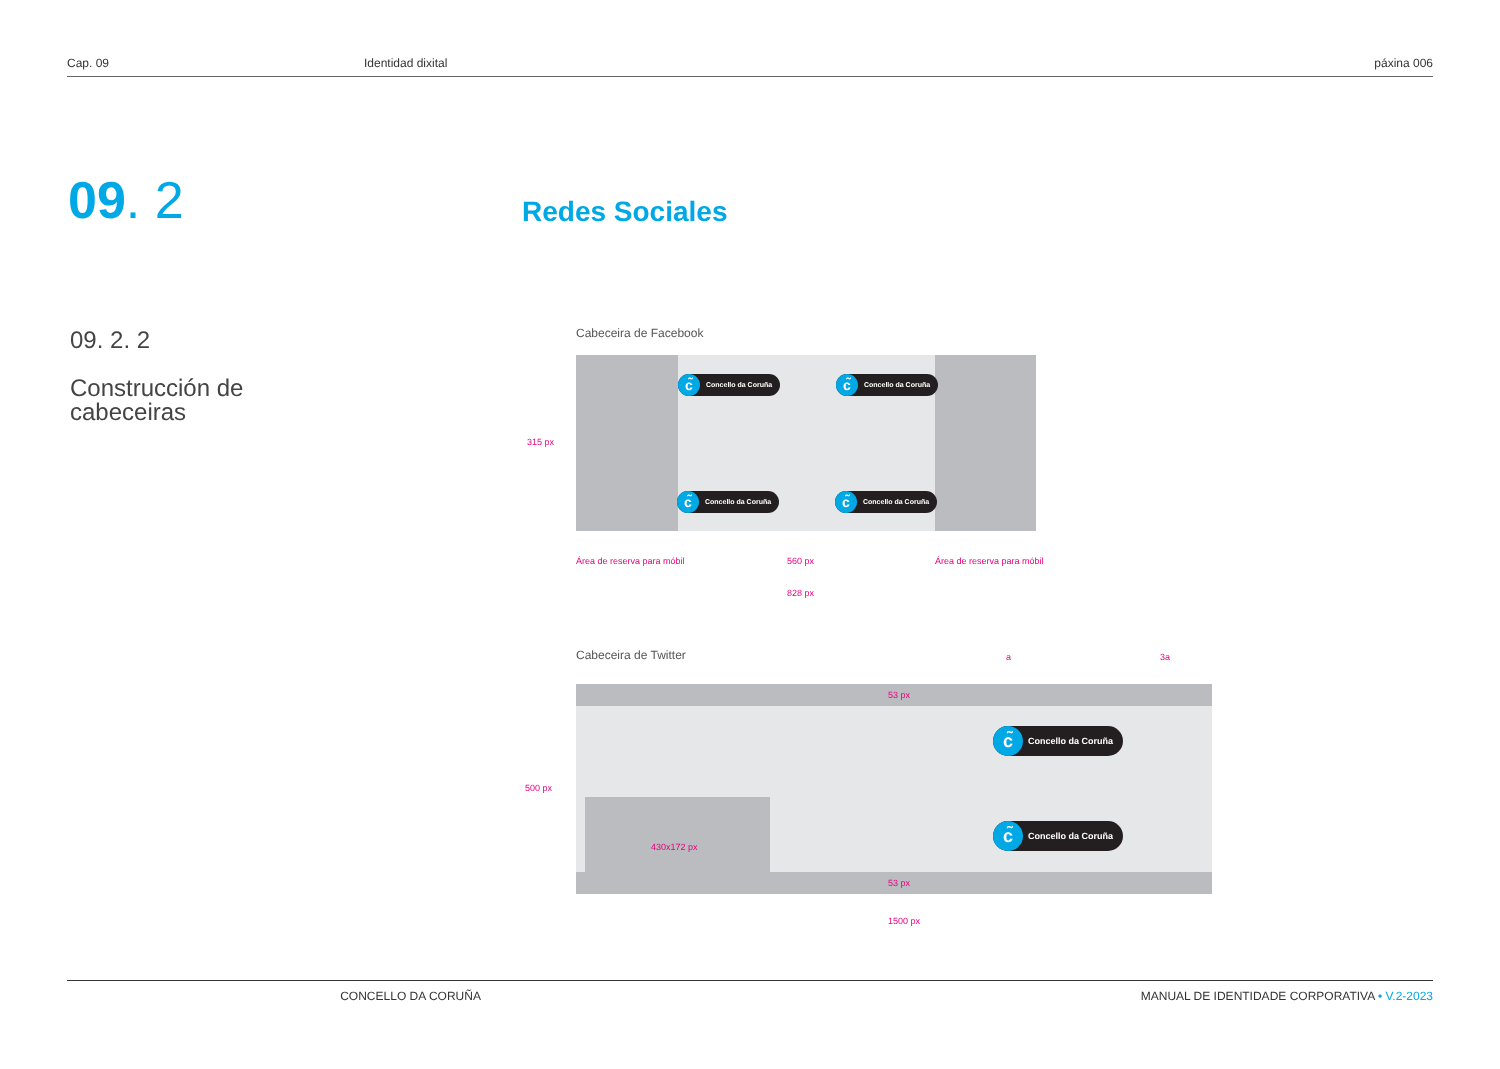Cap. 09 Identidad dixital páxina 006
09. 2 Redes Sociales
09. 2. 2
Construcción de
cabeceiras
Cabeceira de Facebook
c̃ Concello da Coruña c̃ Concello da Coruña
c̃ Concello da Coruña c̃ Concello da Coruña
315 px
Área de reserva para móbil 560 px Área de reserva para móbil
828 px
Cabeceira de Twitter a 3a
53 px
c̃ Concello da Coruña
c̃ Concello da Coruña
500 px
430x172 px
53 px
1500 px
CONCELLO DA CORUÑA MANUAL DE IDENTIDADE CORPORATIVA • V.2-2023